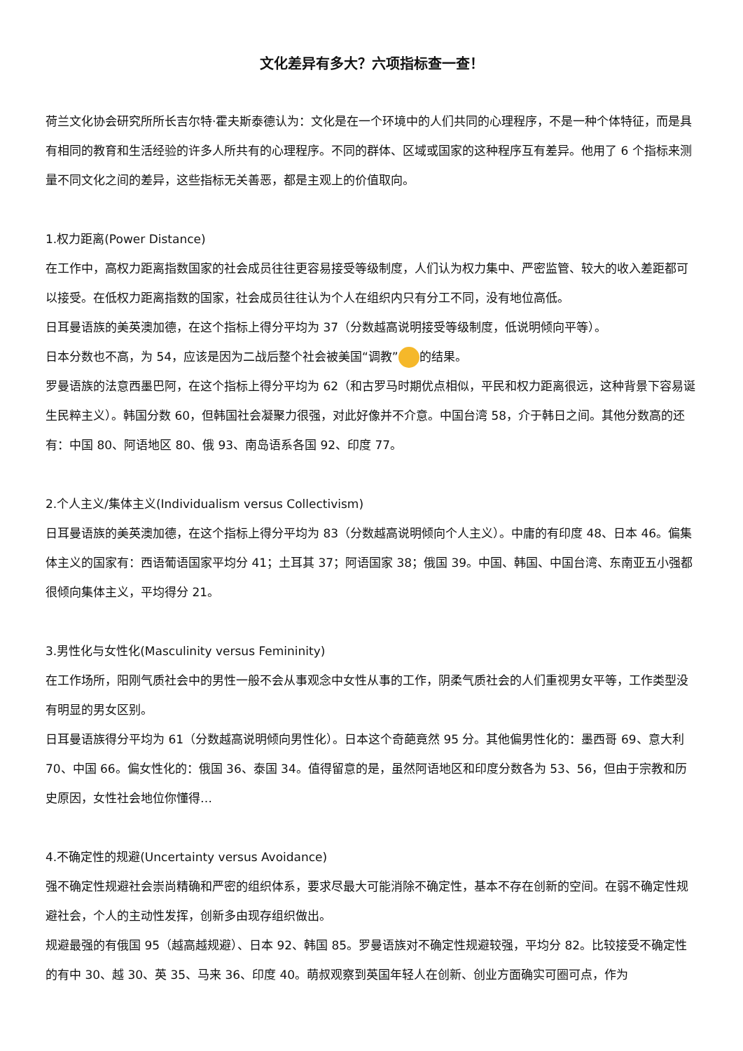文化差异有多大？六项指标查一查！
荷兰文化协会研究所所长吉尔特·霍夫斯泰德认为：文化是在一个环境中的人们共同的心理程序，不是一种个体特征，而是具有相同的教育和生活经验的许多人所共有的心理程序。不同的群体、区域或国家的这种程序互有差异。他用了 6 个指标来测量不同文化之间的差异，这些指标无关善恶，都是主观上的价值取向。
1.权力距离(Power Distance)
在工作中，高权力距离指数国家的社会成员往往更容易接受等级制度，人们认为权力集中、严密监管、较大的收入差距都可以接受。在低权力距离指数的国家，社会成员往往认为个人在组织内只有分工不同，没有地位高低。
日耳曼语族的美英澳加德，在这个指标上得分平均为 37（分数越高说明接受等级制度，低说明倾向平等）。
日本分数也不高，为 54，应该是因为二战后整个社会被美国“调教” 的结果。
罗曼语族的法意西墨巴阿，在这个指标上得分平均为 62（和古罗马时期优点相似，平民和权力距离很远，这种背景下容易诞生民粹主义）。韩国分数 60，但韩国社会凝聚力很强，对此好像并不介意。中国台湾 58，介于韩日之间。其他分数高的还有：中国 80、阿语地区 80、俄 93、南岛语系各国 92、印度 77。
2.个人主义/集体主义(Individualism versus Collectivism)
日耳曼语族的美英澳加德，在这个指标上得分平均为 83（分数越高说明倾向个人主义）。中庸的有印度 48、日本 46。偏集体主义的国家有：西语葡语国家平均分 41；土耳其 37；阿语国家 38；俄国 39。中国、韩国、中国台湾、东南亚五小强都很倾向集体主义，平均得分 21。
3.男性化与女性化(Masculinity versus Femininity)
在工作场所，阳刚气质社会中的男性一般不会从事观念中女性从事的工作，阴柔气质社会的人们重视男女平等，工作类型没有明显的男女区别。
日耳曼语族得分平均为 61（分数越高说明倾向男性化）。日本这个奇葩竟然 95 分。其他偏男性化的：墨西哥 69、意大利 70、中国 66。偏女性化的：俄国 36、泰国 34。值得留意的是，虽然阿语地区和印度分数各为 53、56，但由于宗教和历史原因，女性社会地位你懂得…
4.不确定性的规避(Uncertainty versus Avoidance)
强不确定性规避社会崇尚精确和严密的组织体系，要求尽最大可能消除不确定性，基本不存在创新的空间。在弱不确定性规避社会，个人的主动性发挥，创新多由现存组织做出。
规避最强的有俄国 95（越高越规避）、日本 92、韩国 85。罗曼语族对不确定性规避较强，平均分 82。比较接受不确定性的有中 30、越 30、英 35、马来 36、印度 40。萌叔观察到英国年轻人在创新、创业方面确实可圈可点，作为